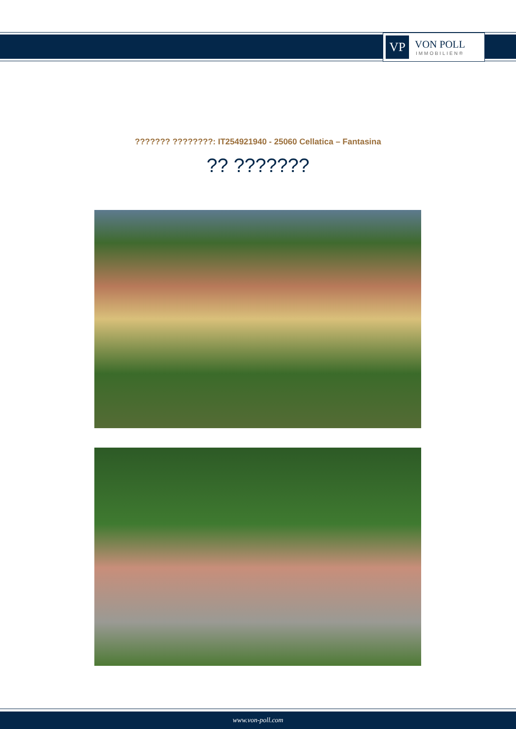VP
VON POLL
IMMOBILIEN®
??????? ????????: IT254921940 - 25060 Cellatica – Fantasina
?? ???????
www.von-poll.com